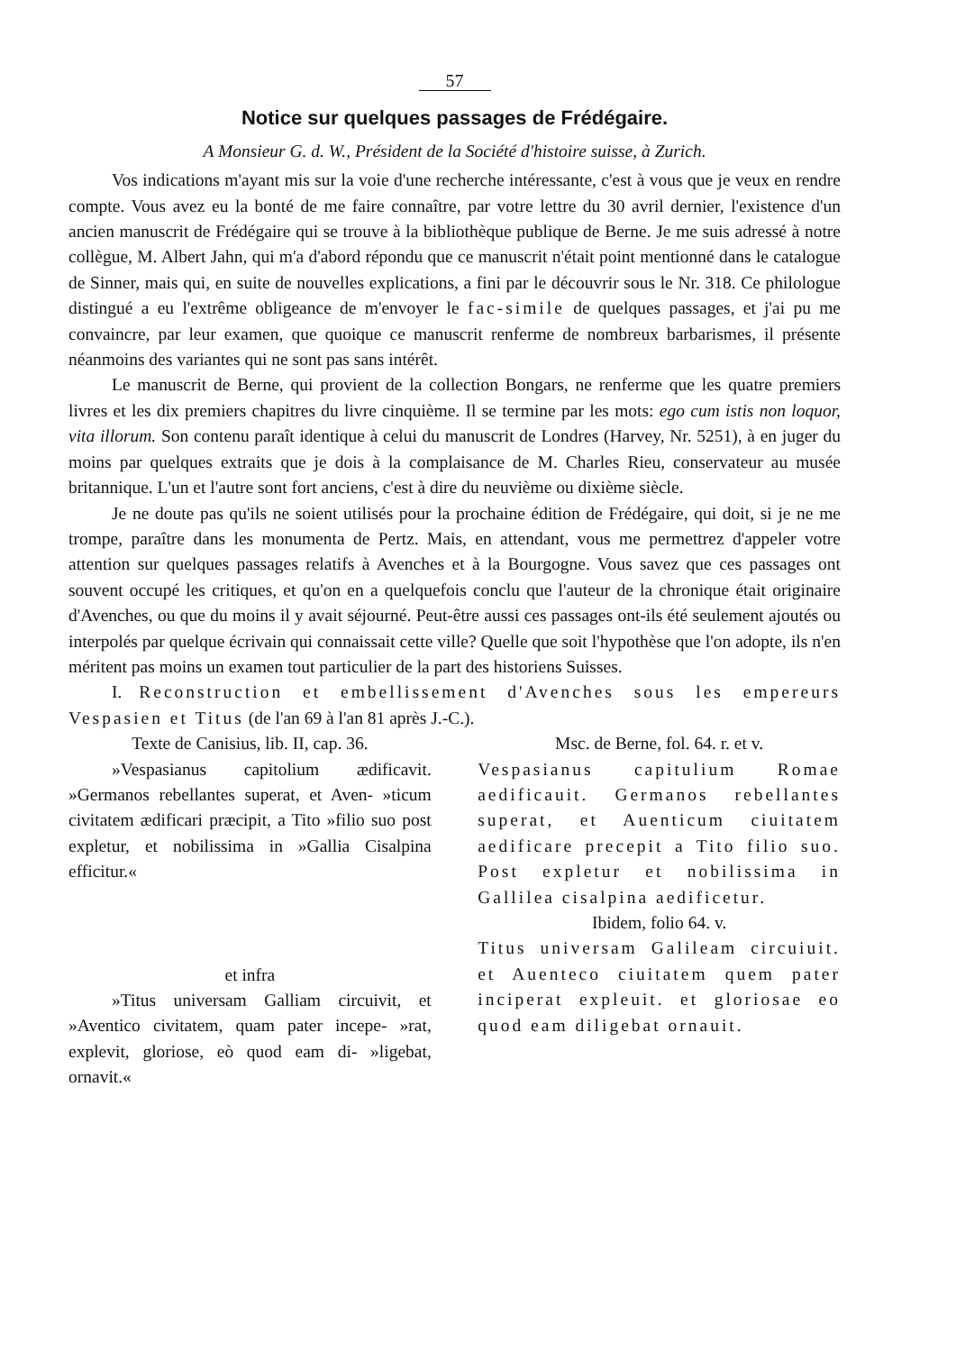57
Notice sur quelques passages de Frédégaire.
A Monsieur G. d. W., Président de la Société d'histoire suisse, à Zurich.
Vos indications m'ayant mis sur la voie d'une recherche intéressante, c'est à vous que je veux en rendre compte. Vous avez eu la bonté de me faire connaître, par votre lettre du 30 avril dernier, l'existence d'un ancien manuscrit de Frédégaire qui se trouve à la bibliothèque publique de Berne. Je me suis adressé à notre collègue, M. Albert Jahn, qui m'a d'abord répondu que ce manuscrit n'était point mentionné dans le catalogue de Sinner, mais qui, en suite de nouvelles explications, a fini par le découvrir sous le Nr. 318. Ce philologue distingué a eu l'extrême obligeance de m'envoyer le fac-simile de quelques passages, et j'ai pu me convaincre, par leur examen, que quoique ce manuscrit renferme de nombreux barbarismes, il présente néanmoins des variantes qui ne sont pas sans intérêt.
Le manuscrit de Berne, qui provient de la collection Bongars, ne renferme que les quatre premiers livres et les dix premiers chapitres du livre cinquième. Il se termine par les mots: ego cum istis non loquor, vita illorum. Son contenu paraît identique à celui du manuscrit de Londres (Harvey, Nr. 5251), à en juger du moins par quelques extraits que je dois à la complaisance de M. Charles Rieu, conservateur au musée britannique. L'un et l'autre sont fort anciens, c'est à dire du neuvième ou dixième siècle.
Je ne doute pas qu'ils ne soient utilisés pour la prochaine édition de Frédégaire, qui doit, si je ne me trompe, paraître dans les monumenta de Pertz. Mais, en attendant, vous me permettrez d'appeler votre attention sur quelques passages relatifs à Avenches et à la Bourgogne. Vous savez que ces passages ont souvent occupé les critiques, et qu'on en a quelquefois conclu que l'auteur de la chronique était originaire d'Avenches, ou que du moins il y avait séjourné. Peut-être aussi ces passages ont-ils été seulement ajoutés ou interpolés par quelque écrivain qui connaissait cette ville? Quelle que soit l'hypothèse que l'on adopte, ils n'en méritent pas moins un examen tout particulier de la part des historiens Suisses.
I. Reconstruction et embellissement d'Avenches sous les empereurs Vespasien et Titus (de l'an 69 à l'an 81 après J.-C.).
Texte de Canisius, lib. II, cap. 36.
»Vespasianus capitolium ædificavit. »Germanos rebellantes superat, et Aven- »ticum civitatem ædificari præcipit, a Tito »filio suo post expletur, et nobilissima in »Gallia Cisalpina efficitur.«
et infra
»Titus universam Galliam circuivit, et »Aventico civitatem, quam pater incepe- »rat, explevit, gloriose, eò quod eam di- »ligebat, ornavit.«
Msc. de Berne, fol. 64. r. et v.
Vespasianus capitulium Romae aedificauit. Germanos rebellantes superat, et Auenticum ciuitatem aedificare precepit a Tito filio suo. Post expletur et nobilissima in Gallilea cisalpina aedificetur.
Ibidem, folio 64. v.
Titus universam Galileam circuiuit. et Auenteco ciuitatem quem pater inciperat expleuit. et gloriosae eo quod eam diligebat ornauit.